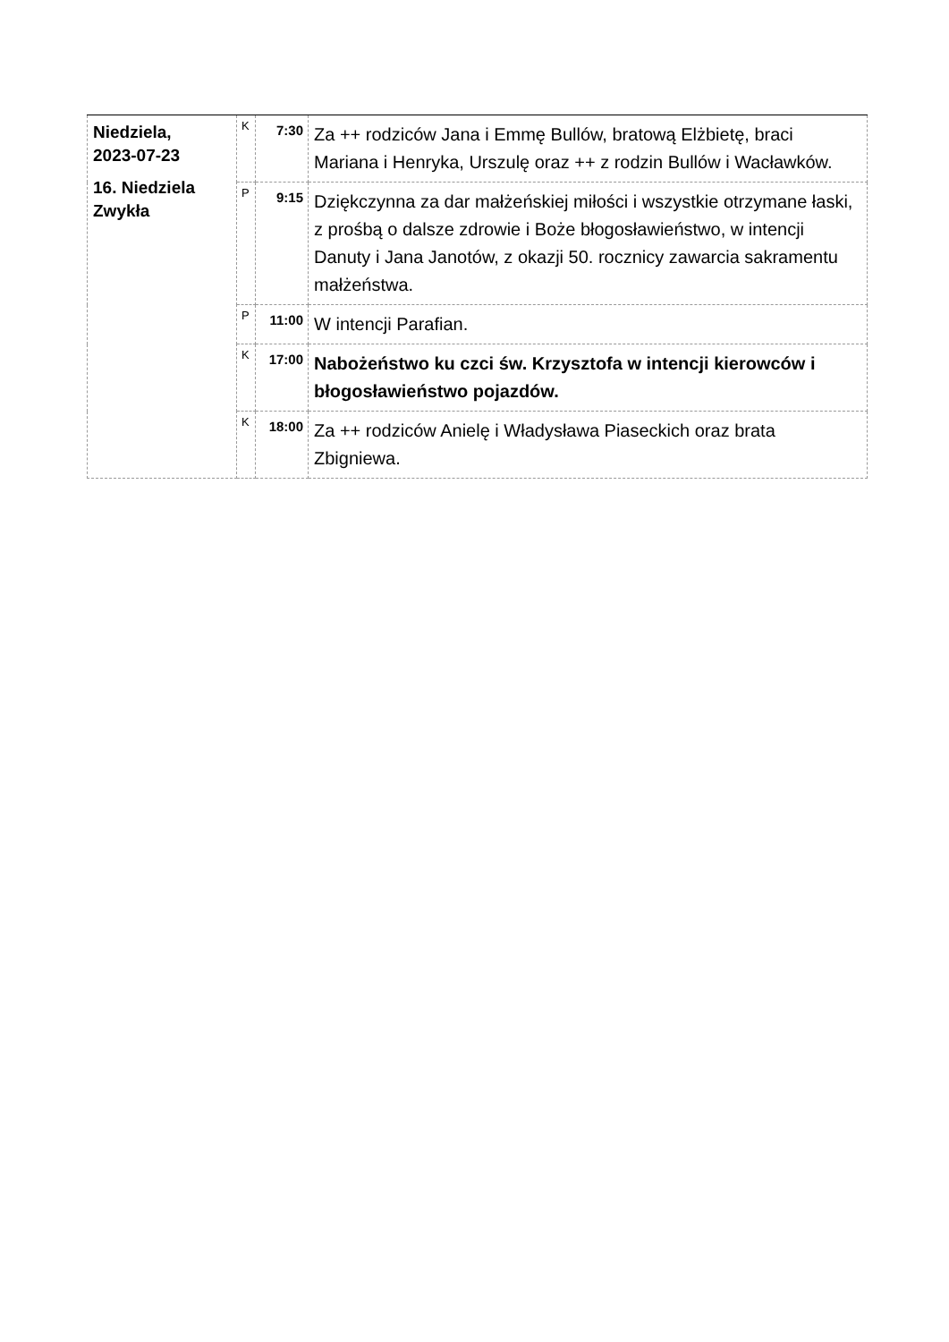| Niedziela, 2023-07-23 16. Niedziela Zwykła | K | 7:30 | Za ++ rodziców Jana i Emmę Bullów, bratową Elżbietę, braci Mariana i Henryka, Urszulę oraz ++ z rodzin Bullów i Wacławków. |
| | P | 9:15 | Dziękczynna za dar małżeńskiej miłości i wszystkie otrzymane łaski, z prośbą o dalsze zdrowie i Boże błogosławieństwo, w intencji Danuty i Jana Janotów, z okazji 50. rocznicy zawarcia sakramentu małżeństwa. |
| | P | 11:00 | W intencji Parafian. |
| | K | 17:00 | Nabożeństwo ku czci św. Krzysztofa w intencji kierowców i błogosławieństwo pojazdów. |
| | K | 18:00 | Za ++ rodziców Anielę i Władysława Piaseckich oraz brata Zbigniewa. |